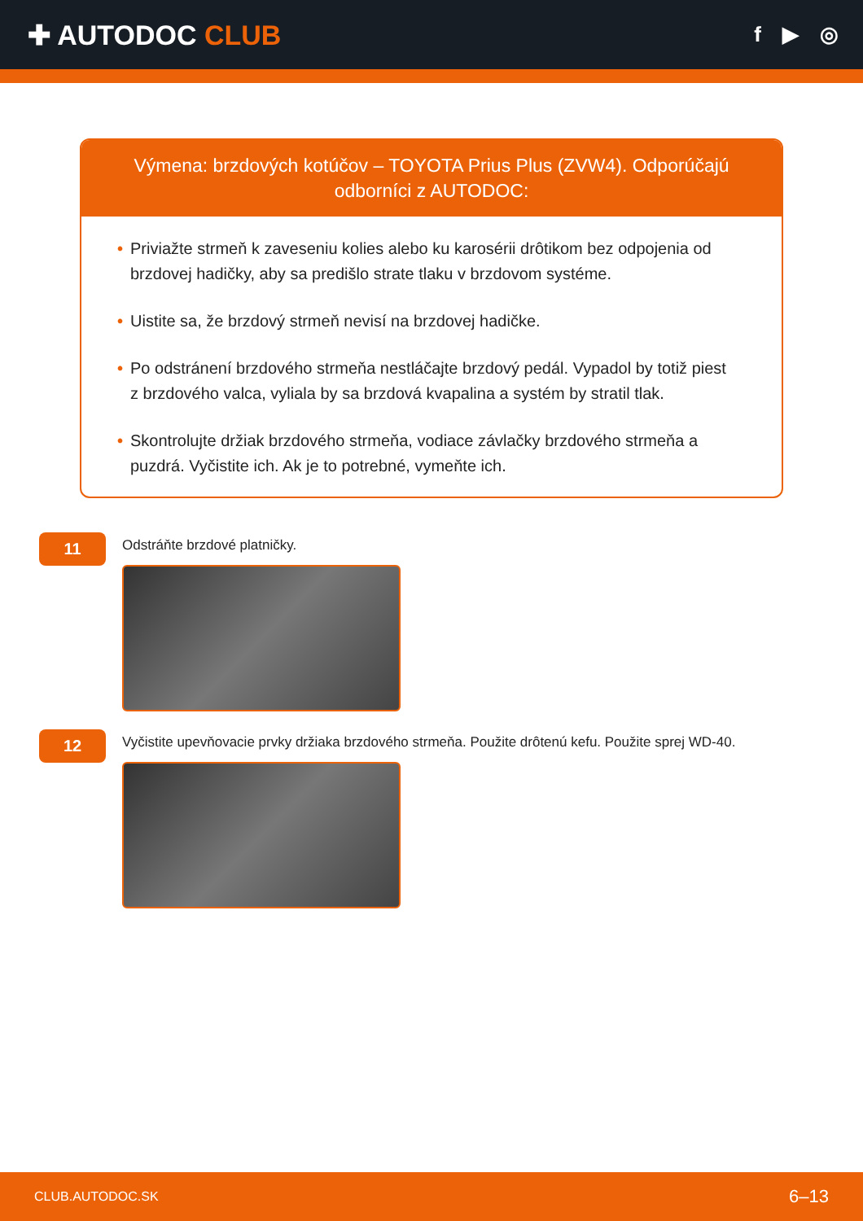✚ AUTODOC CLUB
f ▶ ◎
Výmena: brzdových kotúčov – TOYOTA Prius Plus (ZVW4). Odporúčajú odborníci z AUTODOC:
• Priviažte strmeň k zaveseniu kolies alebo ku karosérii drôtikom bez odpojenia od brzdovej hadičky, aby sa predišlo strate tlaku v brzdovom systéme.
• Uistite sa, že brzdový strmeň nevisí na brzdovej hadičke.
• Po odstránení brzdového strmeňa nestláčajte brzdový pedál. Vypadol by totiž piest z brzdového valca, vyliala by sa brzdová kvapalina a systém by stratil tlak.
• Skontrolujte držiak brzdového strmeňa, vodiace závlačky brzdového strmeňa a puzdrá. Vyčistite ich. Ak je to potrebné, vymeňte ich.
11
Odstráňte brzdové platničky.
12
Vyčistite upevňovacie prvky držiaka brzdového strmeňa. Použite drôtenú kefu. Použite sprej WD-40.
CLUB.AUTODOC.SK 6–13